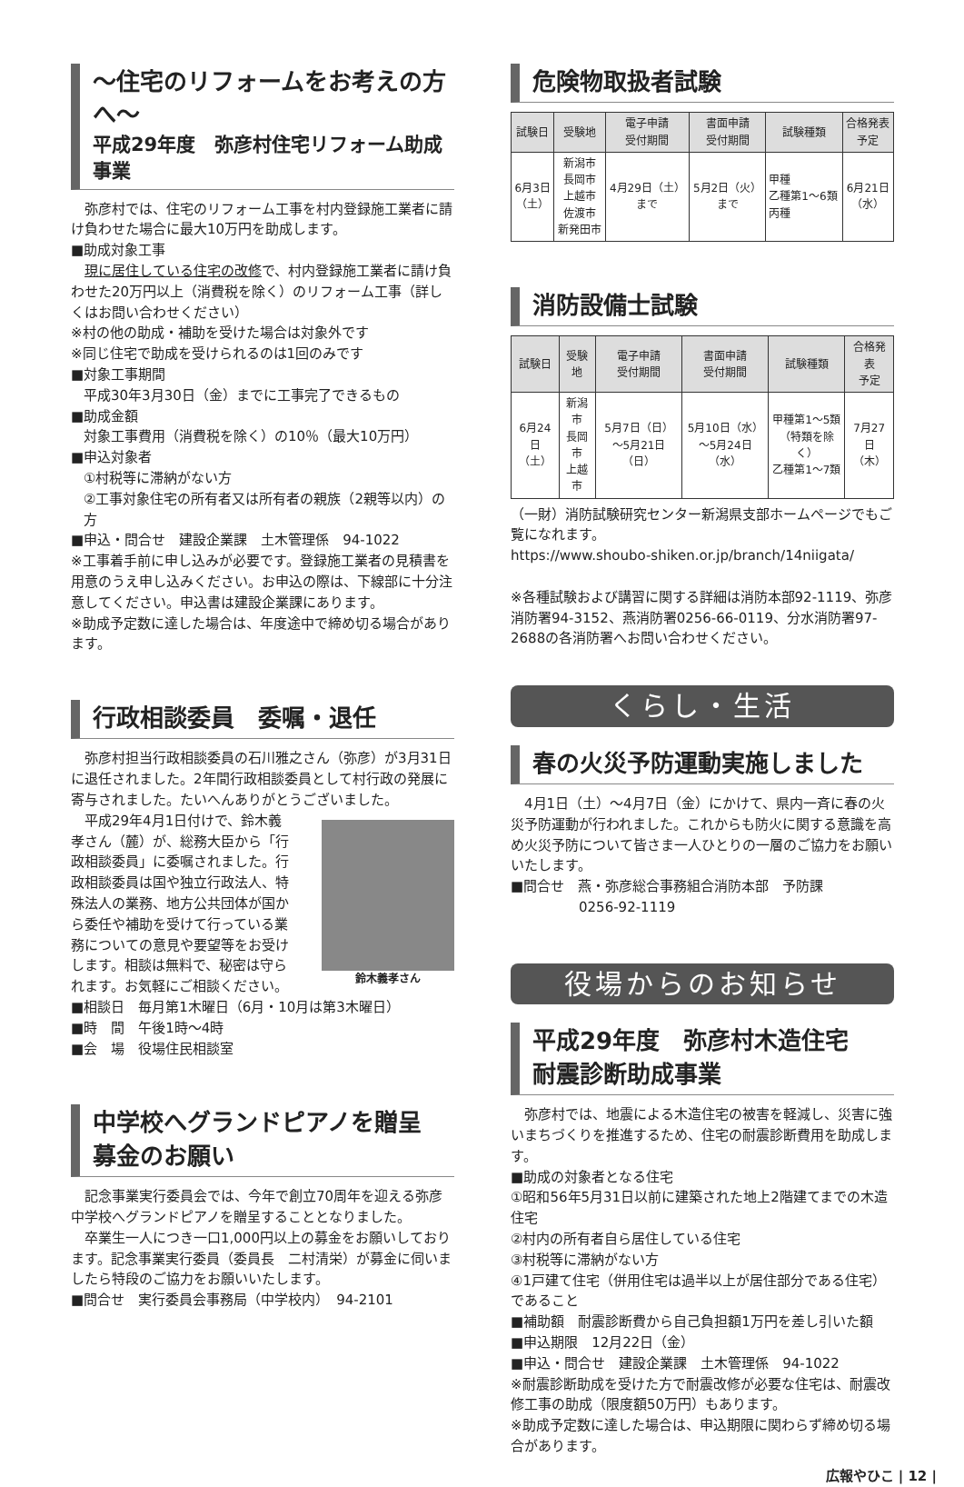〜住宅のリフォームをお考えの方へ〜
平成29年度　弥彦村住宅リフォーム助成事業
　弥彦村では、住宅のリフォーム工事を村内登録施工業者に請け負わせた場合に最大10万円を助成します。
■助成対象工事
　現に居住している住宅の改修で、村内登録施工業者に請け負わせた20万円以上（消費税を除く）のリフォーム工事（詳しくはお問い合わせください）
※村の他の助成・補助を受けた場合は対象外です
※同じ住宅で助成を受けられるのは1回のみです
■対象工事期間
平成30年3月30日（金）までに工事完了できるもの
■助成金額
対象工事費用（消費税を除く）の10％（最大10万円）
■申込対象者
①村税等に滞納がない方
②工事対象住宅の所有者又は所有者の親族（2親等以内）の方
■申込・問合せ　建設企業課　土木管理係　94-1022
※工事着手前に申し込みが必要です。登録施工業者の見積書を用意のうえ申し込みください。お申込の際は、下線部に十分注意してください。申込書は建設企業課にあります。
※助成予定数に達した場合は、年度途中で締め切る場合があります。
行政相談委員　委嘱・退任
　弥彦村担当行政相談委員の石川雅之さん（弥彦）が3月31日に退任されました。2年間行政相談委員として村行政の発展に寄与されました。たいへんありがとうございました。
鈴木義孝さん
　平成29年4月1日付けで、鈴木義孝さん（麓）が、総務大臣から「行政相談委員」に委嘱されました。行政相談委員は国や独立行政法人、特殊法人の業務、地方公共団体が国から委任や補助を受けて行っている業務についての意見や要望等をお受けします。相談は無料で、秘密は守られます。お気軽にご相談ください。
■相談日　毎月第1木曜日（6月・10月は第3木曜日）
■時　間　午後1時〜4時
■会　場　役場住民相談室
中学校へグランドピアノを贈呈
募金のお願い
　記念事業実行委員会では、今年で創立70周年を迎える弥彦中学校へグランドピアノを贈呈することとなりました。
　卒業生一人につき一口1,000円以上の募金をお願いしております。記念事業実行委員（委員長　二村清栄）が募金に伺いましたら特段のご協力をお願いいたします。
■問合せ　実行委員会事務局（中学校内）　94-2101
危険物取扱者試験
| 試験日 | 受験地 | 電子申請 受付期間 | 書面申請 受付期間 | 試験種類 | 合格発表 予定 |
| --- | --- | --- | --- | --- | --- |
| 6月3日 （土） | 新潟市 長岡市 上越市 佐渡市 新発田市 | 4月29日（土） まで | 5月2日（火） まで | 甲種 乙種第1〜6類 丙種 | 6月21日 （水） |
消防設備士試験
| 試験日 | 受験地 | 電子申請 受付期間 | 書面申請 受付期間 | 試験種類 | 合格発表 予定 |
| --- | --- | --- | --- | --- | --- |
| 6月24日 （土） | 新潟市 長岡市 上越市 | 5月7日（日） 〜5月21日（日） | 5月10日（水） 〜5月24日（水） | 甲種第1〜5類 （特類を除く） 乙種第1〜7類 | 7月27日 （木） |
（一財）消防試験研究センター新潟県支部ホームページでもご覧になれます。
https://www.shoubo-shiken.or.jp/branch/14niigata/
※各種試験および講習に関する詳細は消防本部92-1119、弥彦消防署94-3152、燕消防署0256-66-0119、分水消防署97-2688の各消防署へお問い合わせください。
くらし・生活
春の火災予防運動実施しました
　4月1日（土）〜4月7日（金）にかけて、県内一斉に春の火災予防運動が行われました。これからも防火に関する意識を高め火災予防について皆さま一人ひとりの一層のご協力をお願いいたします。
■問合せ　燕・弥彦総合事務組合消防本部　予防課
　　　　　0256-92-1119
役場からのお知らせ
平成29年度　弥彦村木造住宅
耐震診断助成事業
　弥彦村では、地震による木造住宅の被害を軽減し、災害に強いまちづくりを推進するため、住宅の耐震診断費用を助成します。
■助成の対象者となる住宅
①昭和56年5月31日以前に建築された地上2階建てまでの木造住宅
②村内の所有者自ら居住している住宅
③村税等に滞納がない方
④1戸建て住宅（併用住宅は過半以上が居住部分である住宅）であること
■補助額　耐震診断費から自己負担額1万円を差し引いた額
■申込期限　12月22日（金）
■申込・問合せ　建設企業課　土木管理係　94-1022
※耐震診断助成を受けた方で耐震改修が必要な住宅は、耐震改修工事の助成（限度額50万円）もあります。
※助成予定数に達した場合は、申込期限に関わらず締め切る場合があります。
広報やひこ | 12 |